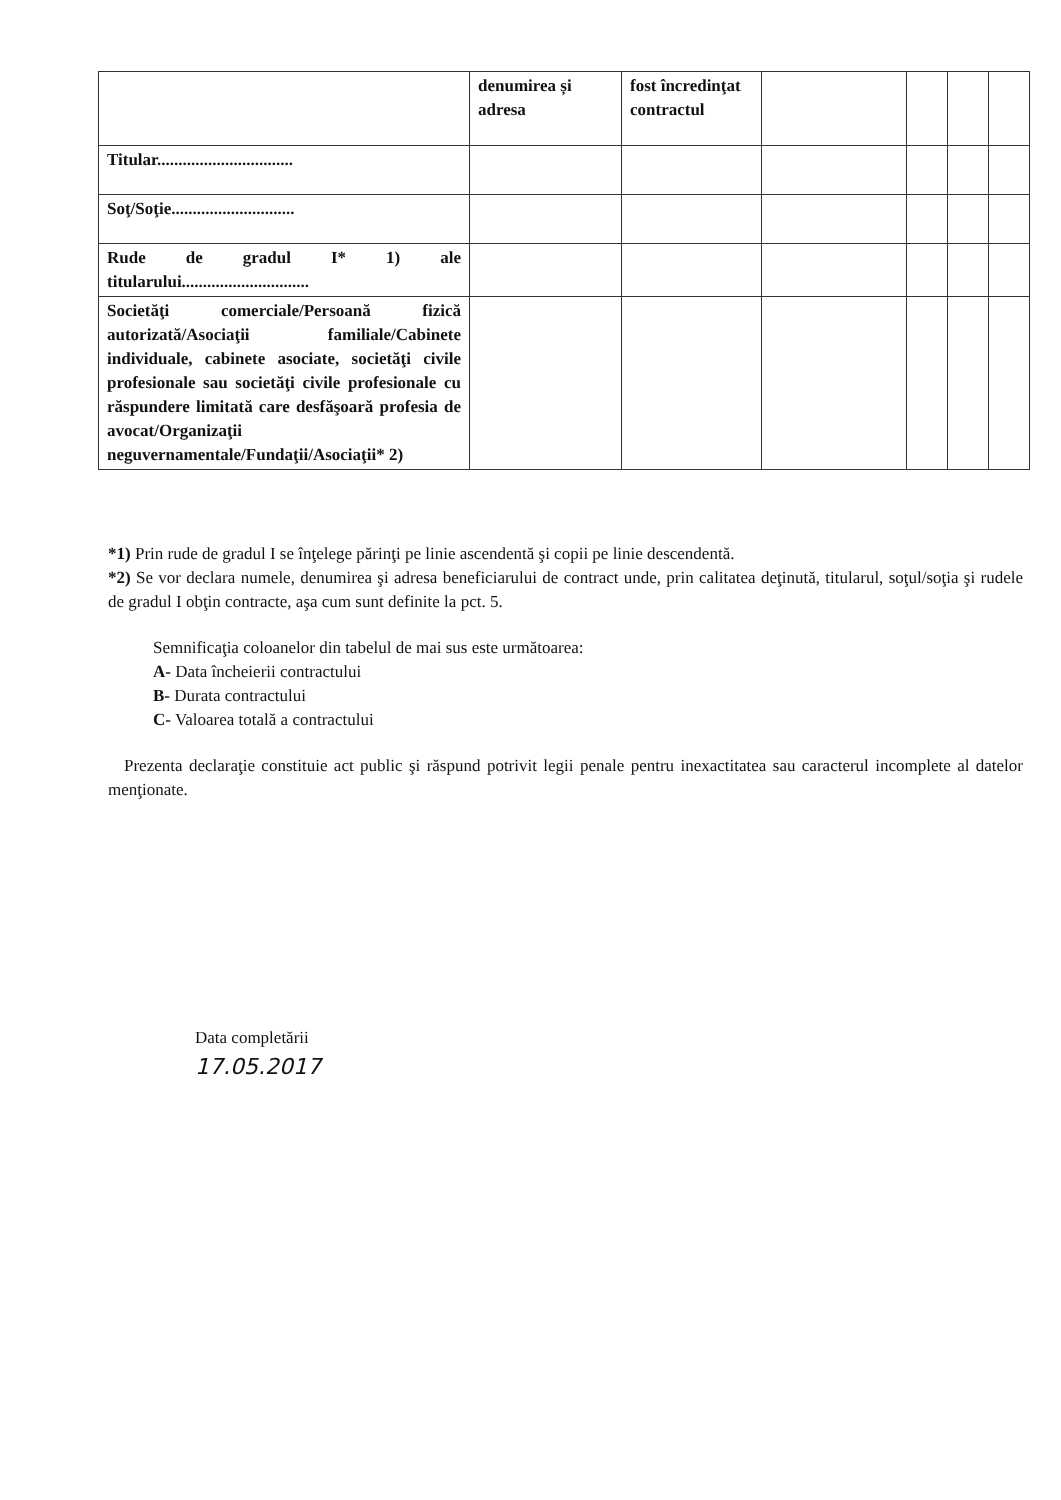| | denumirea și adresa | fost încredinţat contractul | | | | |
| Titular................................ | | | | | | |
| Soţ/Soţie............................. | | | | | | |
| Rude de gradul I* 1) ale titularului.............................. | | | | | | |
| Societăţi comerciale/Persoană fizică autorizată/Asociaţii familiale/Cabinete individuale, cabinete asociate, societăţi civile profesionale sau societăţi civile profesionale cu răspundere limitată care desfăşoară profesia de avocat/Organizaţii neguvernamentale/Fundaţii/Asociaţii* 2) | | | | | | |
*1) Prin rude de gradul I se înţelege părinţi pe linie ascendentă şi copii pe linie descendentă.
*2) Se vor declara numele, denumirea şi adresa beneficiarului de contract unde, prin calitatea deţinută, titularul, soţul/soţia şi rudele de gradul I obţin contracte, aşa cum sunt definite la pct. 5.
Semnificaţia coloanelor din tabelul de mai sus este următoarea:
A- Data încheierii contractului
B- Durata contractului
C- Valoarea totală a contractului
Prezenta declaraţie constituie act public şi răspund potrivit legii penale pentru inexactitatea sau caracterul incomplete al datelor menţionate.
Data completării
17.05.2017